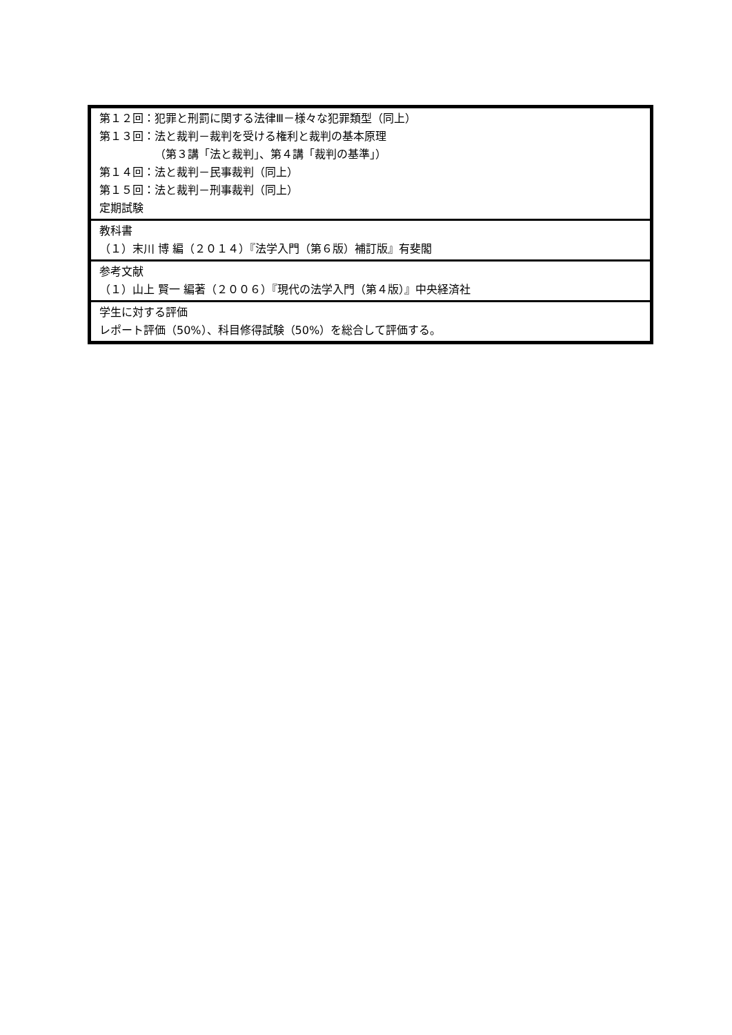| 第１２回：犯罪と刑罰に関する法律Ⅲ－様々な犯罪類型（同上） 第１３回：法と裁判－裁判を受ける権利と裁判の基本原理 （第３講「法と裁判」、第４講「裁判の基準」） 第１４回：法と裁判－民事裁判（同上） 第１５回：法と裁判－刑事裁判（同上） 定期試験 |
| 教科書 （１）末川 博 編（２０１４）『法学入門（第６版）補訂版』有斐閣 |
| 参考文献 （１）山上 賢一 編著（２００６）『現代の法学入門（第４版）』中央経済社 |
| 学生に対する評価 レポート評価（50%）、科目修得試験（50%）を総合して評価する。 |